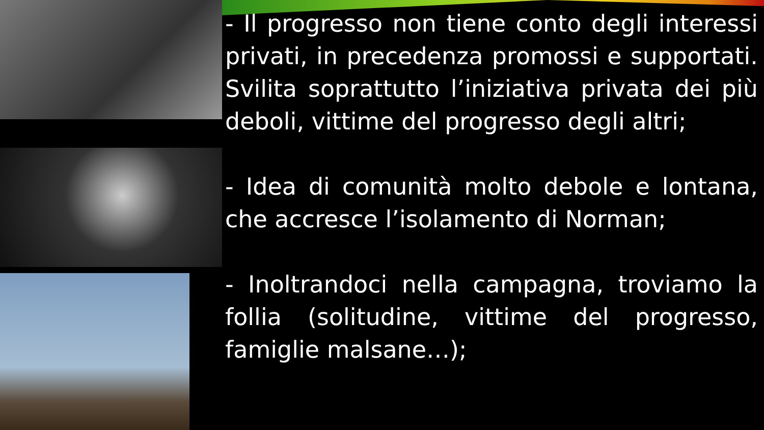- Il progresso non tiene conto degli interessi privati, in precedenza promossi e supportati. Svilita soprattutto l’iniziativa privata dei più deboli, vittime del progresso degli altri;
- Idea di comunità molto debole e lontana, che accresce l’isolamento di Norman;
- Inoltrandoci nella campagna, troviamo la follia (solitudine, vittime del progresso, famiglie malsane…);